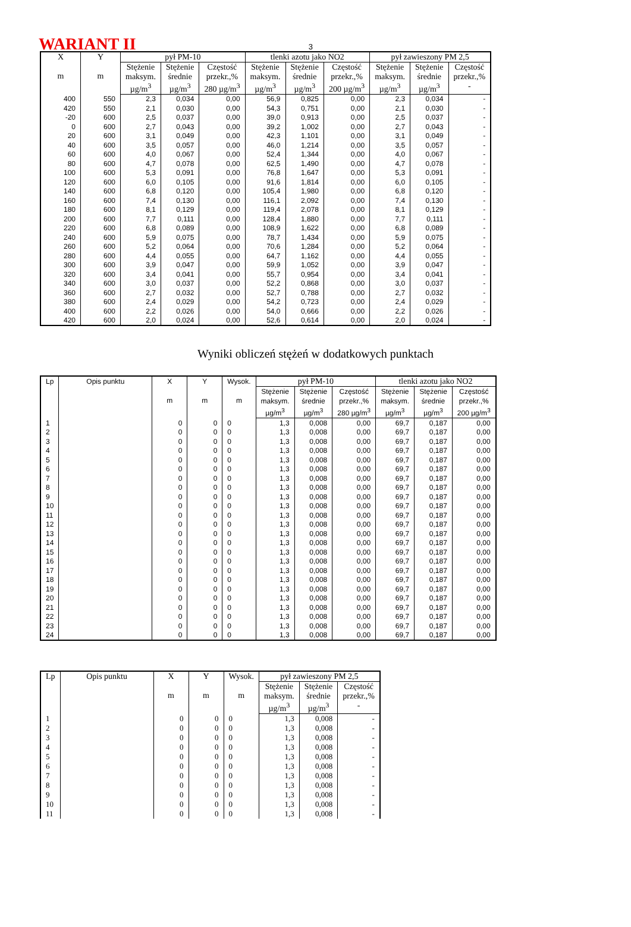WARIANT II 3
| X m | Y m | pył PM-10 | | | tlenki azotu jako NO2 | | | pył zawieszony PM 2,5 | | |
| --- | --- | --- | --- | --- | --- | --- | --- | --- | --- | --- |
| | | Stężenie maksym. µg/m<sup>3</sup> | Stężenie średnie µg/m<sup>3</sup> | Częstość przekr.,% 280 µg/m<sup>3</sup> | Stężenie maksym. µg/m<sup>3</sup> | Stężenie średnie µg/m<sup>3</sup> | Częstość przekr.,% 200 µg/m<sup>3</sup> | Stężenie maksym. µg/m<sup>3</sup> | Stężenie średnie µg/m<sup>3</sup> | Częstość przekr.,% - |
| 400 | 550 | 2,3 | 0,034 | 0,00 | 56,9 | 0,825 | 0,00 | 2,3 | 0,034 | - |
| 420 | 550 | 2,1 | 0,030 | 0,00 | 54,3 | 0,751 | 0,00 | 2,1 | 0,030 | - |
| -20 | 600 | 2,5 | 0,037 | 0,00 | 39,0 | 0,913 | 0,00 | 2,5 | 0,037 | - |
| 0 | 600 | 2,7 | 0,043 | 0,00 | 39,2 | 1,002 | 0,00 | 2,7 | 0,043 | - |
| 20 | 600 | 3,1 | 0,049 | 0,00 | 42,3 | 1,101 | 0,00 | 3,1 | 0,049 | - |
| 40 | 600 | 3,5 | 0,057 | 0,00 | 46,0 | 1,214 | 0,00 | 3,5 | 0,057 | - |
| 60 | 600 | 4,0 | 0,067 | 0,00 | 52,4 | 1,344 | 0,00 | 4,0 | 0,067 | - |
| 80 | 600 | 4,7 | 0,078 | 0,00 | 62,5 | 1,490 | 0,00 | 4,7 | 0,078 | - |
| 100 | 600 | 5,3 | 0,091 | 0,00 | 76,8 | 1,647 | 0,00 | 5,3 | 0,091 | - |
| 120 | 600 | 6,0 | 0,105 | 0,00 | 91,6 | 1,814 | 0,00 | 6,0 | 0,105 | - |
| 140 | 600 | 6,8 | 0,120 | 0,00 | 105,4 | 1,980 | 0,00 | 6,8 | 0,120 | - |
| 160 | 600 | 7,4 | 0,130 | 0,00 | 116,1 | 2,092 | 0,00 | 7,4 | 0,130 | - |
| 180 | 600 | 8,1 | 0,129 | 0,00 | 119,4 | 2,078 | 0,00 | 8,1 | 0,129 | - |
| 200 | 600 | 7,7 | 0,111 | 0,00 | 128,4 | 1,880 | 0,00 | 7,7 | 0,111 | - |
| 220 | 600 | 6,8 | 0,089 | 0,00 | 108,9 | 1,622 | 0,00 | 6,8 | 0,089 | - |
| 240 | 600 | 5,9 | 0,075 | 0,00 | 78,7 | 1,434 | 0,00 | 5,9 | 0,075 | - |
| 260 | 600 | 5,2 | 0,064 | 0,00 | 70,6 | 1,284 | 0,00 | 5,2 | 0,064 | - |
| 280 | 600 | 4,4 | 0,055 | 0,00 | 64,7 | 1,162 | 0,00 | 4,4 | 0,055 | - |
| 300 | 600 | 3,9 | 0,047 | 0,00 | 59,9 | 1,052 | 0,00 | 3,9 | 0,047 | - |
| 320 | 600 | 3,4 | 0,041 | 0,00 | 55,7 | 0,954 | 0,00 | 3,4 | 0,041 | - |
| 340 | 600 | 3,0 | 0,037 | 0,00 | 52,2 | 0,868 | 0,00 | 3,0 | 0,037 | - |
| 360 | 600 | 2,7 | 0,032 | 0,00 | 52,7 | 0,788 | 0,00 | 2,7 | 0,032 | - |
| 380 | 600 | 2,4 | 0,029 | 0,00 | 54,2 | 0,723 | 0,00 | 2,4 | 0,029 | - |
| 400 | 600 | 2,2 | 0,026 | 0,00 | 54,0 | 0,666 | 0,00 | 2,2 | 0,026 | - |
| 420 | 600 | 2,0 | 0,024 | 0,00 | 52,6 | 0,614 | 0,00 | 2,0 | 0,024 | - |
Wyniki obliczeń stężeń w dodatkowych punktach
| Lp | Opis punktu | X m | Y m | Wysok. m | pył PM-10 | | | tlenki azotu jako NO2 | | |
| --- | --- | --- | --- | --- | --- | --- | --- | --- | --- | --- |
| | | | | | Stężenie maksym. µg/m<sup>3</sup> | Stężenie średnie µg/m<sup>3</sup> | Częstość przekr.,% 280 µg/m<sup>3</sup> | Stężenie maksym. µg/m<sup>3</sup> | Stężenie średnie µg/m<sup>3</sup> | Częstość przekr.,% 200 µg/m<sup>3</sup> |
| 1 | | 0 | 0 | 0 | 1,3 | 0,008 | 0,00 | 69,7 | 0,187 | 0,00 |
| 2 | | 0 | 0 | 0 | 1,3 | 0,008 | 0,00 | 69,7 | 0,187 | 0,00 |
| 3 | | 0 | 0 | 0 | 1,3 | 0,008 | 0,00 | 69,7 | 0,187 | 0,00 |
| 4 | | 0 | 0 | 0 | 1,3 | 0,008 | 0,00 | 69,7 | 0,187 | 0,00 |
| 5 | | 0 | 0 | 0 | 1,3 | 0,008 | 0,00 | 69,7 | 0,187 | 0,00 |
| 6 | | 0 | 0 | 0 | 1,3 | 0,008 | 0,00 | 69,7 | 0,187 | 0,00 |
| 7 | | 0 | 0 | 0 | 1,3 | 0,008 | 0,00 | 69,7 | 0,187 | 0,00 |
| 8 | | 0 | 0 | 0 | 1,3 | 0,008 | 0,00 | 69,7 | 0,187 | 0,00 |
| 9 | | 0 | 0 | 0 | 1,3 | 0,008 | 0,00 | 69,7 | 0,187 | 0,00 |
| 10 | | 0 | 0 | 0 | 1,3 | 0,008 | 0,00 | 69,7 | 0,187 | 0,00 |
| 11 | | 0 | 0 | 0 | 1,3 | 0,008 | 0,00 | 69,7 | 0,187 | 0,00 |
| 12 | | 0 | 0 | 0 | 1,3 | 0,008 | 0,00 | 69,7 | 0,187 | 0,00 |
| 13 | | 0 | 0 | 0 | 1,3 | 0,008 | 0,00 | 69,7 | 0,187 | 0,00 |
| 14 | | 0 | 0 | 0 | 1,3 | 0,008 | 0,00 | 69,7 | 0,187 | 0,00 |
| 15 | | 0 | 0 | 0 | 1,3 | 0,008 | 0,00 | 69,7 | 0,187 | 0,00 |
| 16 | | 0 | 0 | 0 | 1,3 | 0,008 | 0,00 | 69,7 | 0,187 | 0,00 |
| 17 | | 0 | 0 | 0 | 1,3 | 0,008 | 0,00 | 69,7 | 0,187 | 0,00 |
| 18 | | 0 | 0 | 0 | 1,3 | 0,008 | 0,00 | 69,7 | 0,187 | 0,00 |
| 19 | | 0 | 0 | 0 | 1,3 | 0,008 | 0,00 | 69,7 | 0,187 | 0,00 |
| 20 | | 0 | 0 | 0 | 1,3 | 0,008 | 0,00 | 69,7 | 0,187 | 0,00 |
| 21 | | 0 | 0 | 0 | 1,3 | 0,008 | 0,00 | 69,7 | 0,187 | 0,00 |
| 22 | | 0 | 0 | 0 | 1,3 | 0,008 | 0,00 | 69,7 | 0,187 | 0,00 |
| 23 | | 0 | 0 | 0 | 1,3 | 0,008 | 0,00 | 69,7 | 0,187 | 0,00 |
| 24 | | 0 | 0 | 0 | 1,3 | 0,008 | 0,00 | 69,7 | 0,187 | 0,00 |
| Lp | Opis punktu | X m | Y m | Wysok. m | pył zawieszony PM 2,5 | | |
| --- | --- | --- | --- | --- | --- | --- | --- |
| | | | | | Stężenie maksym. µg/m<sup>3</sup> | Stężenie średnie µg/m<sup>3</sup> | Częstość przekr.,% - |
| 1 | | 0 | 0 | 0 | 1,3 | 0,008 | - |
| 2 | | 0 | 0 | 0 | 1,3 | 0,008 | - |
| 3 | | 0 | 0 | 0 | 1,3 | 0,008 | - |
| 4 | | 0 | 0 | 0 | 1,3 | 0,008 | - |
| 5 | | 0 | 0 | 0 | 1,3 | 0,008 | - |
| 6 | | 0 | 0 | 0 | 1,3 | 0,008 | - |
| 7 | | 0 | 0 | 0 | 1,3 | 0,008 | - |
| 8 | | 0 | 0 | 0 | 1,3 | 0,008 | - |
| 9 | | 0 | 0 | 0 | 1,3 | 0,008 | - |
| 10 | | 0 | 0 | 0 | 1,3 | 0,008 | - |
| 11 | | 0 | 0 | 0 | 1,3 | 0,008 | - |